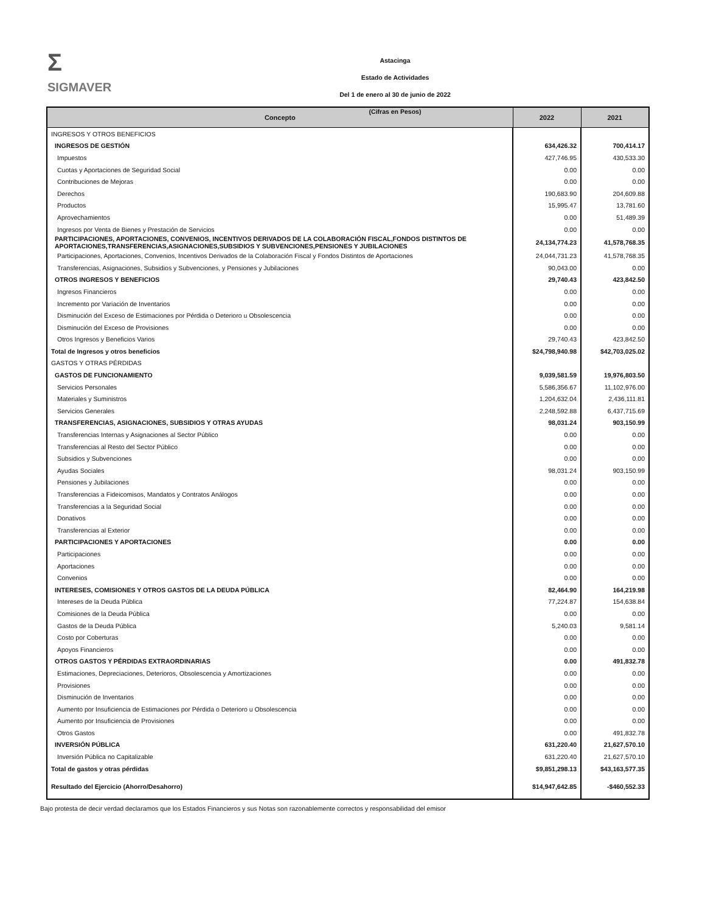Σ
SIGMAVER
Astacinga
Estado de Actividades
Del 1 de enero al 30 de junio de 2022
(Cifras en Pesos)
| Concepto | 2022 | 2021 |
| --- | --- | --- |
| INGRESOS Y OTROS BENEFICIOS | | |
| INGRESOS DE GESTIÓN | 634,426.32 | 700,414.17 |
| Impuestos | 427,746.95 | 430,533.30 |
| Cuotas y Aportaciones de Seguridad Social | 0.00 | 0.00 |
| Contribuciones de Mejoras | 0.00 | 0.00 |
| Derechos | 190,683.90 | 204,609.88 |
| Productos | 15,995.47 | 13,781.60 |
| Aprovechamientos | 0.00 | 51,489.39 |
| Ingresos por Venta de Bienes y Prestación de Servicios | 0.00 | 0.00 |
| PARTICIPACIONES, APORTACIONES, CONVENIOS, INCENTIVOS DERIVADOS DE LA COLABORACIÓN FISCAL,FONDOS DISTINTOS DE APORTACIONES,TRANSFERENCIAS,ASIGNACIONES,SUBSIDIOS Y SUBVENCIONES,PENSIONES Y JUBILACIONES | 24,134,774.23 | 41,578,768.35 |
| Participaciones, Aportaciones, Convenios, Incentivos Derivados de la Colaboración Fiscal y Fondos Distintos de Aportaciones | 24,044,731.23 | 41,578,768.35 |
| Transferencias, Asignaciones, Subsidios y Subvenciones, y Pensiones y Jubilaciones | 90,043.00 | 0.00 |
| OTROS INGRESOS Y BENEFICIOS | 29,740.43 | 423,842.50 |
| Ingresos Financieros | 0.00 | 0.00 |
| Incremento por Variación de Inventarios | 0.00 | 0.00 |
| Disminución del Exceso de Estimaciones por Pérdida o Deterioro u Obsolescencia | 0.00 | 0.00 |
| Disminución del Exceso de Provisiones | 0.00 | 0.00 |
| Otros Ingresos y Beneficios Varios | 29,740.43 | 423,842.50 |
| Total de Ingresos y otros beneficios | $24,798,940.98 | $42,703,025.02 |
| GASTOS Y OTRAS PÉRDIDAS | | |
| GASTOS DE FUNCIONAMIENTO | 9,039,581.59 | 19,976,803.50 |
| Servicios Personales | 5,586,356.67 | 11,102,976.00 |
| Materiales y Suministros | 1,204,632.04 | 2,436,111.81 |
| Servicios Generales | 2,248,592.88 | 6,437,715.69 |
| TRANSFERENCIAS, ASIGNACIONES, SUBSIDIOS Y OTRAS AYUDAS | 98,031.24 | 903,150.99 |
| Transferencias Internas y Asignaciones al Sector Público | 0.00 | 0.00 |
| Transferencias al Resto del Sector Público | 0.00 | 0.00 |
| Subsidios y Subvenciones | 0.00 | 0.00 |
| Ayudas Sociales | 98,031.24 | 903,150.99 |
| Pensiones y Jubilaciones | 0.00 | 0.00 |
| Transferencias a Fideicomisos, Mandatos y Contratos Análogos | 0.00 | 0.00 |
| Transferencias a la Seguridad Social | 0.00 | 0.00 |
| Donativos | 0.00 | 0.00 |
| Transferencias al Exterior | 0.00 | 0.00 |
| PARTICIPACIONES Y APORTACIONES | 0.00 | 0.00 |
| Participaciones | 0.00 | 0.00 |
| Aportaciones | 0.00 | 0.00 |
| Convenios | 0.00 | 0.00 |
| INTERESES, COMISIONES Y OTROS GASTOS DE LA DEUDA PÚBLICA | 82,464.90 | 164,219.98 |
| Intereses de la Deuda Pública | 77,224.87 | 154,638.84 |
| Comisiones de la Deuda Pública | 0.00 | 0.00 |
| Gastos de la Deuda Pública | 5,240.03 | 9,581.14 |
| Costo por Coberturas | 0.00 | 0.00 |
| Apoyos Financieros | 0.00 | 0.00 |
| OTROS GASTOS Y PÉRDIDAS EXTRAORDINARIAS | 0.00 | 491,832.78 |
| Estimaciones, Depreciaciones, Deterioros, Obsolescencia y Amortizaciones | 0.00 | 0.00 |
| Provisiones | 0.00 | 0.00 |
| Disminución de Inventarios | 0.00 | 0.00 |
| Aumento por Insuficiencia de Estimaciones por Pérdida o Deterioro u Obsolescencia | 0.00 | 0.00 |
| Aumento por Insuficiencia de Provisiones | 0.00 | 0.00 |
| Otros Gastos | 0.00 | 491,832.78 |
| INVERSIÓN PÚBLICA | 631,220.40 | 21,627,570.10 |
| Inversión Pública no Capitalizable | 631,220.40 | 21,627,570.10 |
| Total de gastos y otras pérdidas | $9,851,298.13 | $43,163,577.35 |
| Resultado del Ejercicio (Ahorro/Desahorro) | $14,947,642.85 | -$460,552.33 |
Bajo protesta de decir verdad declaramos que los Estados Financieros y sus Notas son razonablemente correctos y responsabilidad del emisor